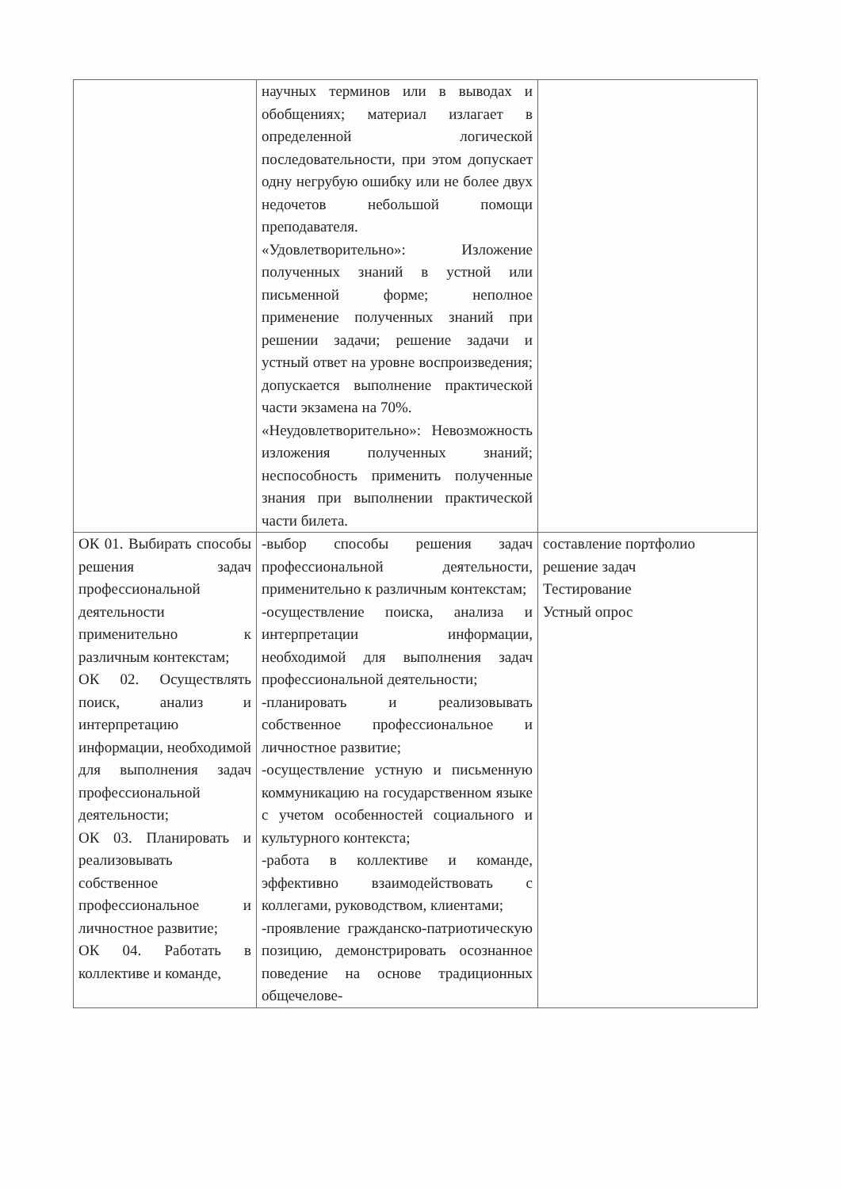| | научных терминов или в выводах и обобщениях; материал излагает в определенной логической последовательности, при этом допускает одну негрубую ошибку или не более двух недочетов небольшой помощи преподавателя. «Удовлетворительно»: Изложение полученных знаний в устной или письменной форме; неполное применение полученных знаний при решении задачи; решение задачи и устный ответ на уровне воспроизведения; допускается выполнение практической части экзамена на 70%. «Неудовлетворительно»: Невозможность изложения полученных знаний; неспособность применить полученные знания при выполнении практической части билета. | |
| ОК 01. Выбирать способы решения задач профессиональной деятельности применительно к различным контекстам; ОК 02. Осуществлять поиск, анализ и интерпретацию информации, необходимой для выполнения задач профессиональной деятельности; ОК 03. Планировать и реализовывать собственное профессиональное и личностное развитие; ОК 04. Работать в коллективе и команде, | -выбор способы решения задач профессиональной деятельности, применительно к различным контекстам; -осуществление поиска, анализа и интерпретации информации, необходимой для выполнения задач профессиональной деятельности; -планировать и реализовывать собственное профессиональное и личностное развитие; -осуществление устную и письменную коммуникацию на государственном языке с учетом особенностей социального и культурного контекста; -работа в коллективе и команде, эффективно взаимодействовать с коллегами, руководством, клиентами; -проявление гражданско-патриотическую позицию, демонстрировать осознанное поведение на основе традиционных общечелове- | составление портфолио решение задач Тестирование Устный опрос |